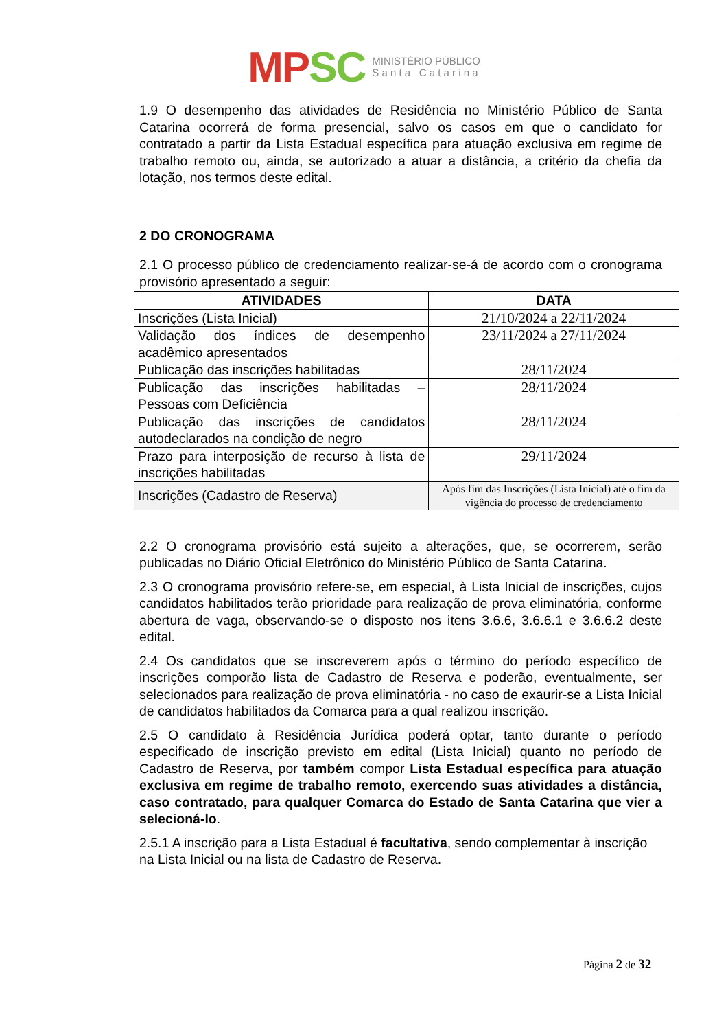MP SC
MINISTÉRIO PÚBLICO
S a n t a C a t a r i n a
1.9 O desempenho das atividades de Residência no Ministério Público de Santa Catarina ocorrerá de forma presencial, salvo os casos em que o candidato for contratado a partir da Lista Estadual específica para atuação exclusiva em regime de trabalho remoto ou, ainda, se autorizado a atuar a distância, a critério da chefia da lotação, nos termos deste edital.
2 DO CRONOGRAMA
2.1 O processo público de credenciamento realizar-se-á de acordo com o cronograma provisório apresentado a seguir:
| ATIVIDADES | DATA |
| --- | --- |
| Inscrições (Lista Inicial) | 21/10/2024 a 22/11/2024 |
| Validação dos índices de desempenho acadêmico apresentados | 23/11/2024 a 27/11/2024 |
| Publicação das inscrições habilitadas | 28/11/2024 |
| Publicação das inscrições habilitadas – Pessoas com Deficiência | 28/11/2024 |
| Publicação das inscrições de candidatos autodeclarados na condição de negro | 28/11/2024 |
| Prazo para interposição de recurso à lista de inscrições habilitadas | 29/11/2024 |
| Inscrições (Cadastro de Reserva) | Após fim das Inscrições (Lista Inicial) até o fim da vigência do processo de credenciamento |
2.2 O cronograma provisório está sujeito a alterações, que, se ocorrerem, serão publicadas no Diário Oficial Eletrônico do Ministério Público de Santa Catarina.
2.3 O cronograma provisório refere-se, em especial, à Lista Inicial de inscrições, cujos candidatos habilitados terão prioridade para realização de prova eliminatória, conforme abertura de vaga, observando-se o disposto nos itens 3.6.6, 3.6.6.1 e 3.6.6.2 deste edital.
2.4 Os candidatos que se inscreverem após o término do período específico de inscrições comporão lista de Cadastro de Reserva e poderão, eventualmente, ser selecionados para realização de prova eliminatória - no caso de exaurir-se a Lista Inicial de candidatos habilitados da Comarca para a qual realizou inscrição.
2.5 O candidato à Residência Jurídica poderá optar, tanto durante o período especificado de inscrição previsto em edital (Lista Inicial) quanto no período de Cadastro de Reserva, por também compor Lista Estadual específica para atuação exclusiva em regime de trabalho remoto, exercendo suas atividades a distância, caso contratado, para qualquer Comarca do Estado de Santa Catarina que vier a selecioná-lo.
2.5.1 A inscrição para a Lista Estadual é facultativa, sendo complementar à inscrição na Lista Inicial ou na lista de Cadastro de Reserva.
Página 2 de 32